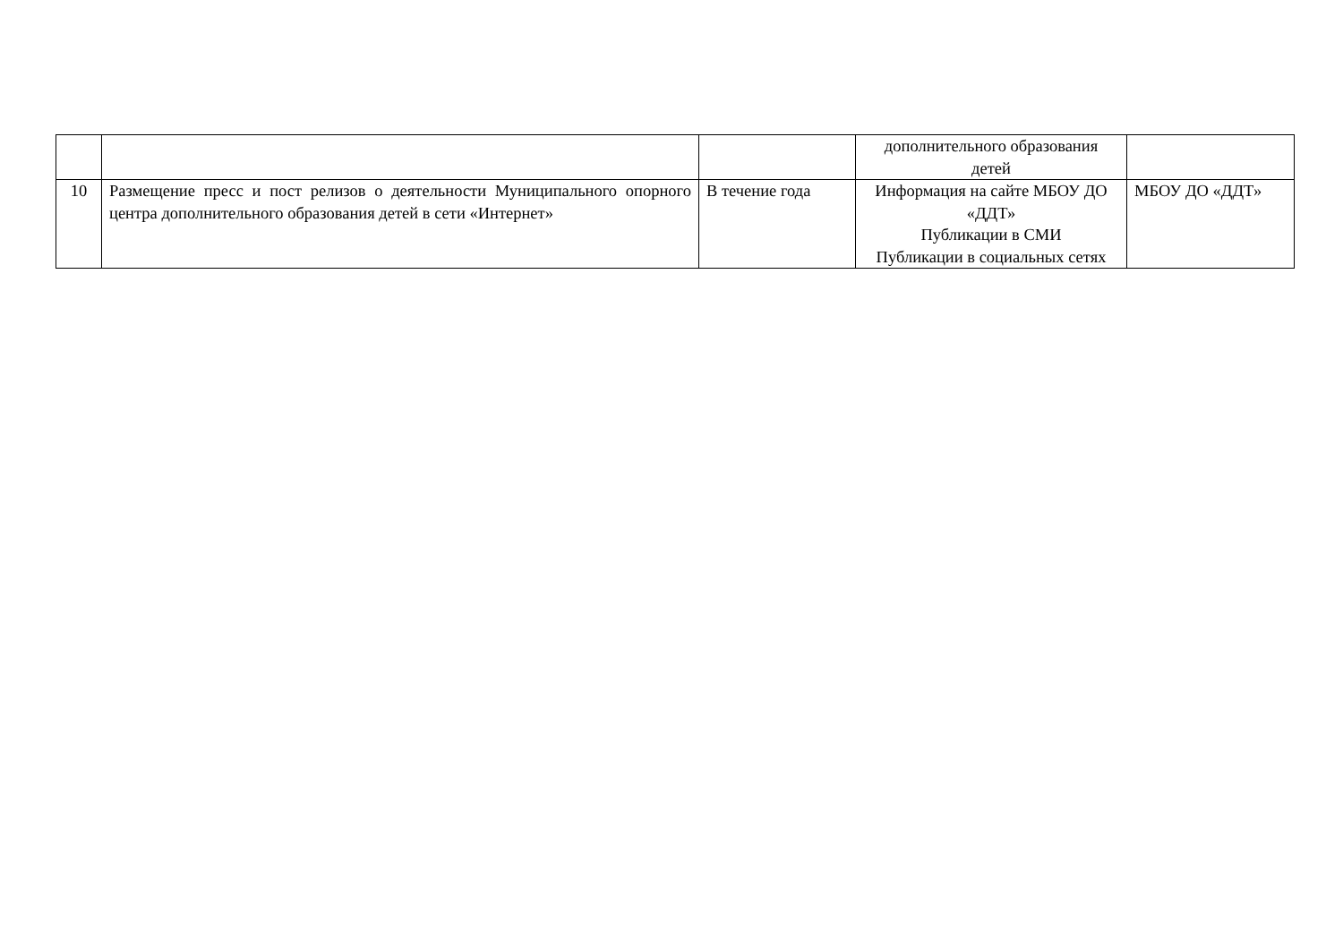| | | | дополнительного образования детей | |
| 10 | Размещение пресс и пост релизов о деятельности Муниципального опорного центра дополнительного образования детей в сети «Интернет» | В течение года | Информация на сайте МБОУ ДО «ДДТ» Публикации в СМИ Публикации в социальных сетях | МБОУ ДО «ДДТ» |